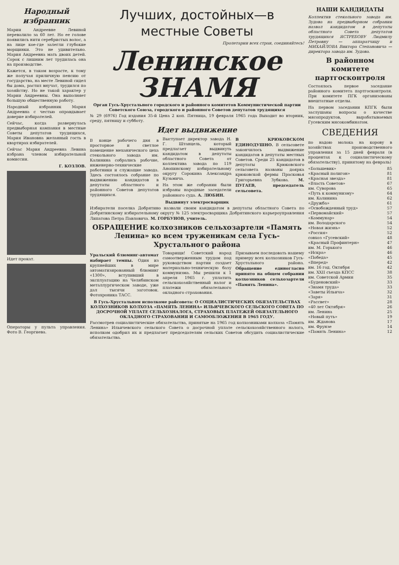Народный избранник
Марии Андреевне Левиной перевалило за 60 лет. Но ее голове появились нити серебристых волос, а на лице кое-где залегли глубокие морщинки. Это не удивительно. Мария Андреевна мать двоих детей. Сорок с лишним лет трудилась она на производстве.
Кажется, в таком возрасте, к тому же получая приличную пенсию от государства, на месте Левиной сидел бы дома, растил внучат, трудился по хозяйству. Но не такой характер у Марии Андреевны. Она выполняет большую общественную работу.
Народный избранник Мария Андреевна с честью оправдывает доверие избирателей.
Сейчас, когда развернулась предвыборная кампания в местные Советы депутатов трудящихся, Мария Ивановна желанный гость в квартирах избирателей.
Сейчас Мария Андреевна Левина избрана членом избирательной комиссии.
Г. КОЗЛОВ.
Идет прокат.
Операторы у пульта управления. Фото В. Георгиева.
Лучших, достойных—в местные Советы
Пролетарии всех стран, соединяйтесь!
Ленинское ЗНАМЯ
Орган Гусь-Хрустального городского и районного комитетов Коммунистической партии Советского Союза, городского и районного Советов депутатов трудящихся
№ 29 (6976) Год издания 35-й Цена 2 коп. Пятница, 19 февраля 1965 года Выходит во вторник, среду, пятницу и субботу.
Идет выдвижение
В конце рабочего дня в просторное и светлое помещение механического цеха стекольного завода им. Калинина собрались рабочие, инженерно-технические работники и служащие завода. Здесь состоялось собрание по выдвижению кандидатов в депутаты областного и районного Советов депутатов трудящихся.
Выступает директор завода Н. Г. Штанцель, который предлагает выдвинуть кандидатом в депутаты областного Совета от коллектива завода по 119 Анопинскому избирательному округу Сорокина Александра Кузьмича.
На этом же собрании были избраны народные заседатели районного суда. А. ЛЮБИН.
В КРЮКОВСКОМ ЕДИНОДУШНО. В сельсовете закончилось выдвижение кандидатов в депутаты местных Советов. Среди 25 кандидатов в депутаты Крюковского сельсовета названы доярка крюковской фермы Прасковья Григорьевна Зубкова. М. ПУГАЕВ, председатель сельсовета.
Выдвинут электросварщик
Избиратели поселка Добрятино назвали своим кандидатом в депутаты областного Совета по Добрятинскому избирательному округу № 125 электросварщика Добрятинского карьероуправления Липатова Петра Павловича. М. ГОРБУНОВ, учитель.
ОБРАЩЕНИЕ колхозников сельхозартели «Память Ленина» ко всем труженикам села Гусь-Хрустального района
Уральский блюминг-автомат набирает темпы. Один из крупнейших в мире автоматизированный блюминг «1300», вступивший в эксплуатацию на Челябинском металлургическом заводе, уже дал тысячи заготовок. Фотохроника ТАСС.
Товарищи! Советский народ самоотверженным трудом под руководством партии создает материально-техническую базу коммунизма. Мы решили к 1 апреля 1965 г. уплатить сельскохозяйственный налог и платежи обязательного окладного страхования.
Призываем последовать нашему примеру всех колхозников Гусь-Хрустального района. Обращение единогласно принято на общем собрании колхозников сельхозартели «Память Ленина».
В Гусь-Хрустальном исполкоме райсовета: О СОЦИАЛИСТИЧЕСКИХ ОБЯЗАТЕЛЬСТВАХ КОЛХОЗНИКОВ КОЛХОЗА «ПАМЯТЬ ЛЕНИНА» ИЛЬИЧЕВСКОГО СЕЛЬСКОГО СОВЕТА ПО ДОСРОЧНОЙ УПЛАТЕ СЕЛЬХОЗНАЛОГА, СТРАХОВЫХ ПЛАТЕЖЕЙ ОБЯЗАТЕЛЬНОГО ОКЛАДНОГО СТРАХОВАНИЯ И САМООБЛОЖЕНИЯ В 1965 ГОДУ.
Рассмотрев социалистические обязательства, принятые на 1965 год колхозниками колхоза «Память Ленина» Ильичевского сельского Совета о досрочной уплате сельскохозяйственного налога, исполком одобрил их и предлагает председателям сельских Советов обсудить социалистические обязательства.
НАШИ КАНДИДАТЫ
Коллектив стекольного завода им. Зудова на предвыборном собрании назвал кандидатом в депутаты областного Совета депутатов трудящихся ЯСТРЕБОВУ Людмилу Петровну — аппаратчицу и МИХАЙЛОВА Виктора Степановича — директора завода им. Зудова.
В районном комитете партгосконтроля
Состоялось первое заседание районного комитета партгосконтроля. При комитете ПГК организованы внештатные отделы.
На первом заседании КПГК были заслушаны вопросы о качестве мясопродуктов, вырабатываемых Гусевским мясокомбинатом.
СВЕДЕНИЯ
по надою молока на корову в хозяйствах производственного управления за 15 дней февраля (в процентах к социалистическому обязательству), принятому на февраль)
| «Большевик» | 85 |
| «Красный полигон» | 81 |
| «Красная звезда» | 81 |
| «Власть Советов» | 67 |
| им. Суворова | 65 |
| «Путь к коммунизму» | 64 |
| им. Калинина | 62 |
| «Дружба» | 61 |
| «Освобожденный труд» | 57 |
| «Первомайский» | 57 |
| «Коммунар» | 54 |
| им. Володарского | 54 |
| «Новая жизнь» | 52 |
| «Россия» | 52 |
| совхоз «Гусевский» | 48 |
| «Красный Профинтерн» | 47 |
| им. М. Горького | 46 |
| «Искра» | 46 |
| «Победа» | 45 |
| «Вперед» | 42 |
| им. 16 год. Октября | 42 |
| им. XXII съезда КПСС | 38 |
| им. Советской Армии | 35 |
| «Буденовский» | 33 |
| «Знамя труда» | 33 |
| «Заветы Ильича» | 32 |
| «Заря» | 31 |
| «Рассвет» | 28 |
| «40 лет Октября» | 26 |
| им. Ленина | 25 |
| «Новый путь» | 19 |
| им. Жданова | 17 |
| им. Фрунзе | 14 |
| «Память Ленина» | 12 |